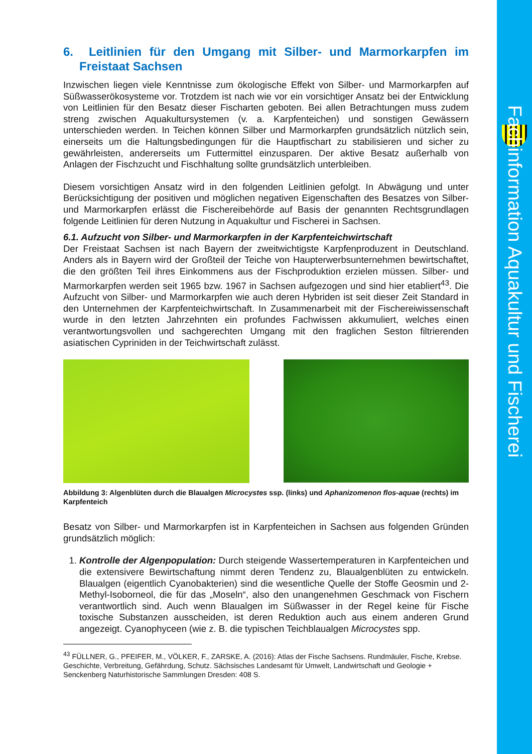Fachinformation Aquakultur und Fischerei
6. Leitlinien für den Umgang mit Silber- und Marmorkarpfen im Freistaat Sachsen
Inzwischen liegen viele Kenntnisse zum ökologische Effekt von Silber- und Marmorkarpfen auf Süßwasserökosysteme vor. Trotzdem ist nach wie vor ein vorsichtiger Ansatz bei der Entwicklung von Leitlinien für den Besatz dieser Fischarten geboten. Bei allen Betrachtungen muss zudem streng zwischen Aquakultursystemen (v. a. Karpfenteichen) und sonstigen Gewässern unterschieden werden. In Teichen können Silber und Marmorkarpfen grundsätzlich nützlich sein, einerseits um die Haltungsbedingungen für die Hauptfischart zu stabilisieren und sicher zu gewährleisten, andererseits um Futtermittel einzusparen. Der aktive Besatz außerhalb von Anlagen der Fischzucht und Fischhaltung sollte grundsätzlich unterbleiben.
Diesem vorsichtigen Ansatz wird in den folgenden Leitlinien gefolgt. In Abwägung und unter Berücksichtigung der positiven und möglichen negativen Eigenschaften des Besatzes von Silber- und Marmorkarpfen erlässt die Fischereibehörde auf Basis der genannten Rechtsgrundlagen folgende Leitlinien für deren Nutzung in Aquakultur und Fischerei in Sachsen.
6.1. Aufzucht von Silber- und Marmorkarpfen in der Karpfenteichwirtschaft
Der Freistaat Sachsen ist nach Bayern der zweitwichtigste Karpfenproduzent in Deutschland. Anders als in Bayern wird der Großteil der Teiche von Haupterwerbsunternehmen bewirtschaftet, die den größten Teil ihres Einkommens aus der Fischproduktion erzielen müssen. Silber- und Marmorkarpfen werden seit 1965 bzw. 1967 in Sachsen aufgezogen und sind hier etabliert<sup>43</sup>. Die Aufzucht von Silber- und Marmorkarpfen wie auch deren Hybriden ist seit dieser Zeit Standard in den Unternehmen der Karpfenteichwirtschaft. In Zusammenarbeit mit der Fischereiwissenschaft wurde in den letzten Jahrzehnten ein profundes Fachwissen akkumuliert, welches einen verantwortungsvollen und sachgerechten Umgang mit den fraglichen Seston filtrierenden asiatischen Cypriniden in der Teichwirtschaft zulässt.
Abbildung 3: Algenblüten durch die Blaualgen Microcystes ssp. (links) und Aphanizomenon flos-aquae (rechts) im Karpfenteich
Besatz von Silber- und Marmorkarpfen ist in Karpfenteichen in Sachsen aus folgenden Gründen grundsätzlich möglich:
1. Kontrolle der Algenpopulation: Durch steigende Wassertemperaturen in Karpfenteichen und die extensivere Bewirtschaftung nimmt deren Tendenz zu, Blaualgenblüten zu entwickeln. Blaualgen (eigentlich Cyanobakterien) sind die wesentliche Quelle der Stoffe Geosmin und 2-Methyl-Isoborneol, die für das „Moseln“, also den unangenehmen Geschmack von Fischern verantwortlich sind. Auch wenn Blaualgen im Süßwasser in der Regel keine für Fische toxische Substanzen ausscheiden, ist deren Reduktion auch aus einem anderen Grund angezeigt. Cyanophyceen (wie z. B. die typischen Teichblaualgen Microcystes spp.
<sup>43</sup> FÜLLNER, G., PFEIFER, M., VÖLKER, F., ZARSKE, A. (2016): Atlas der Fische Sachsens. Rundmäuler, Fische, Krebse. Geschichte, Verbreitung, Gefährdung, Schutz. Sächsisches Landesamt für Umwelt, Landwirtschaft und Geologie + Senckenberg Naturhistorische Sammlungen Dresden: 408 S.